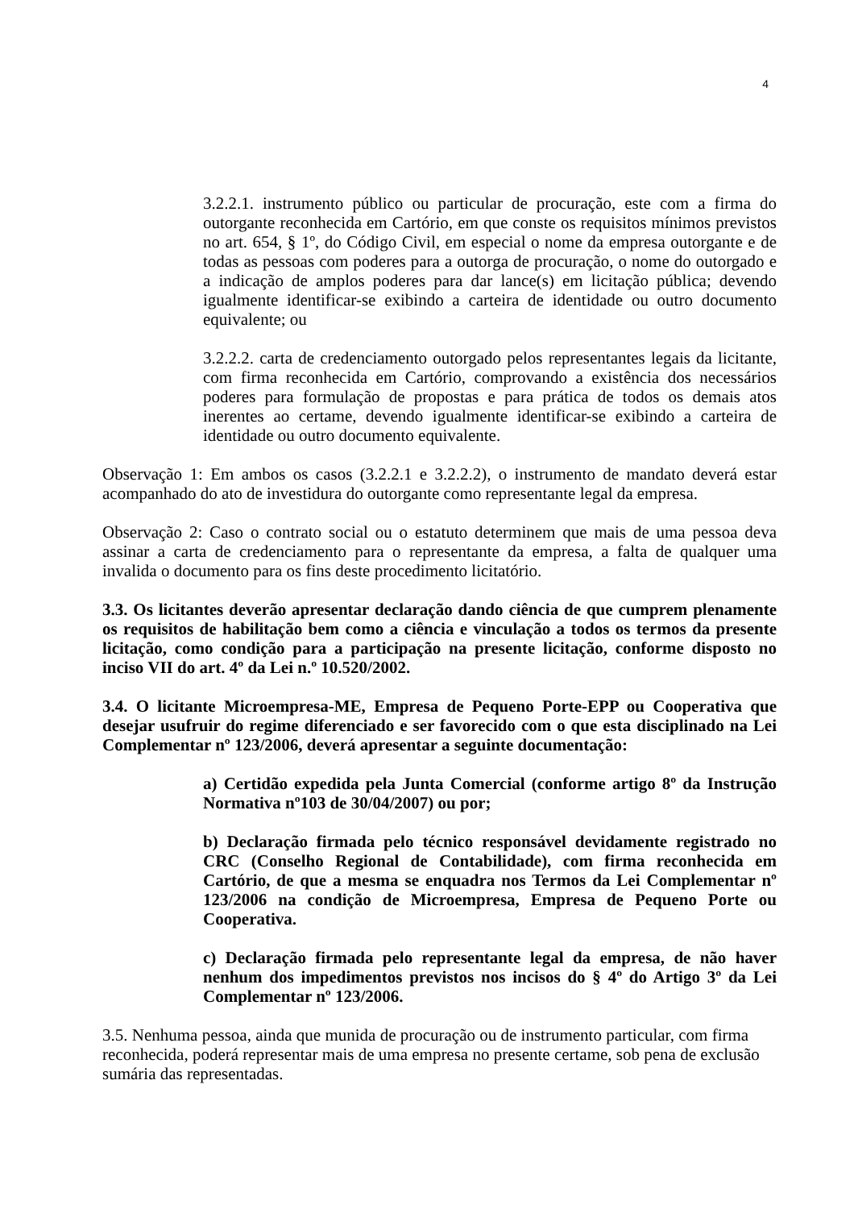4
3.2.2.1. instrumento público ou particular de procuração, este com a firma do outorgante reconhecida em Cartório, em que conste os requisitos mínimos previstos no art. 654, § 1º, do Código Civil, em especial o nome da empresa outorgante e de todas as pessoas com poderes para a outorga de procuração, o nome do outorgado e a indicação de amplos poderes para dar lance(s) em licitação pública; devendo igualmente identificar-se exibindo a carteira de identidade ou outro documento equivalente; ou
3.2.2.2. carta de credenciamento outorgado pelos representantes legais da licitante, com firma reconhecida em Cartório, comprovando a existência dos necessários poderes para formulação de propostas e para prática de todos os demais atos inerentes ao certame, devendo igualmente identificar-se exibindo a carteira de identidade ou outro documento equivalente.
Observação 1: Em ambos os casos (3.2.2.1 e 3.2.2.2), o instrumento de mandato deverá estar acompanhado do ato de investidura do outorgante como representante legal da empresa.
Observação 2: Caso o contrato social ou o estatuto determinem que mais de uma pessoa deva assinar a carta de credenciamento para o representante da empresa, a falta de qualquer uma invalida o documento para os fins deste procedimento licitatório.
3.3. Os licitantes deverão apresentar declaração dando ciência de que cumprem plenamente os requisitos de habilitação bem como a ciência e vinculação a todos os termos da presente licitação, como condição para a participação na presente licitação, conforme disposto no inciso VII do art. 4º da Lei n.º 10.520/2002.
3.4. O licitante Microempresa-ME, Empresa de Pequeno Porte-EPP ou Cooperativa que desejar usufruir do regime diferenciado e ser favorecido com o que esta disciplinado na Lei Complementar nº 123/2006, deverá apresentar a seguinte documentação:
a) Certidão expedida pela Junta Comercial (conforme artigo 8º da Instrução Normativa nº103 de 30/04/2007) ou por;
b) Declaração firmada pelo técnico responsável devidamente registrado no CRC (Conselho Regional de Contabilidade), com firma reconhecida em Cartório, de que a mesma se enquadra nos Termos da Lei Complementar nº 123/2006 na condição de Microempresa, Empresa de Pequeno Porte ou Cooperativa.
c) Declaração firmada pelo representante legal da empresa, de não haver nenhum dos impedimentos previstos nos incisos do § 4º do Artigo 3º da Lei Complementar nº 123/2006.
3.5. Nenhuma pessoa, ainda que munida de procuração ou de instrumento particular, com firma reconhecida, poderá representar mais de uma empresa no presente certame, sob pena de exclusão sumária das representadas.